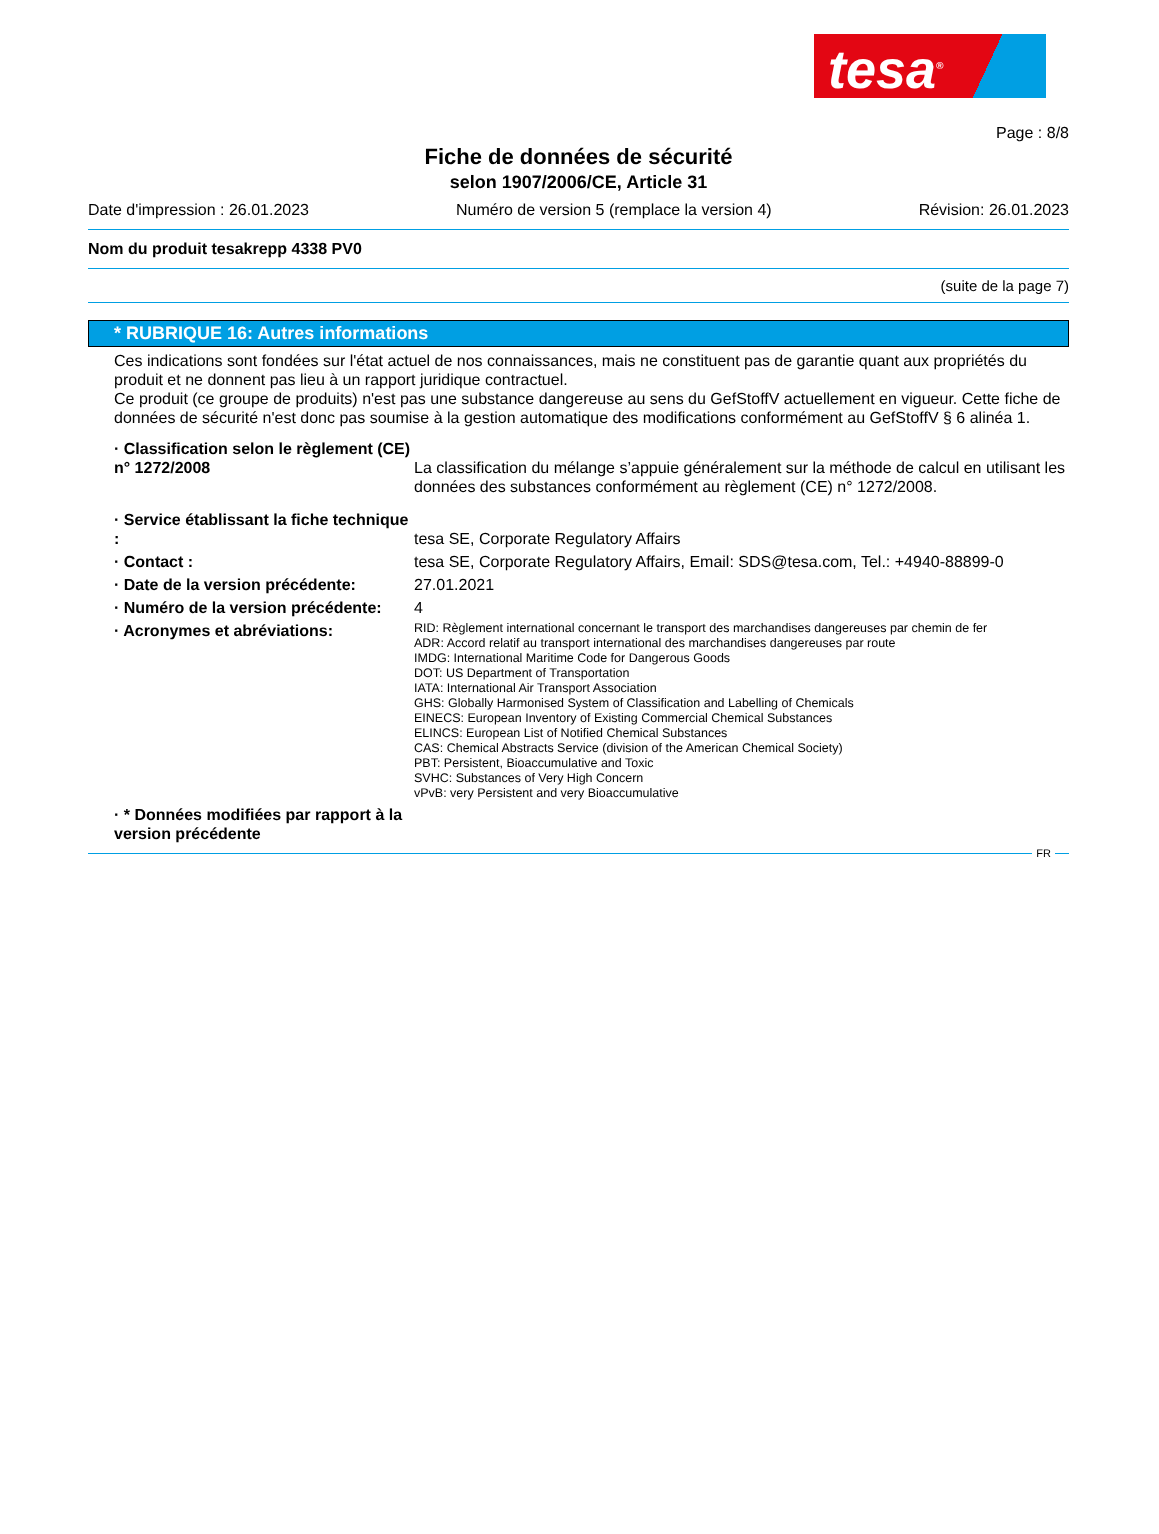tesa<sup>®</sup>
Page : 8/8
Fiche de données de sécurité
selon 1907/2006/CE, Article 31
Date d'impression : 26.01.2023 Numéro de version 5 (remplace la version 4) Révision: 26.01.2023
Nom du produit tesakrepp 4338 PV0
(suite de la page 7)
* RUBRIQUE 16: Autres informations
Ces indications sont fondées sur l'état actuel de nos connaissances, mais ne constituent pas de garantie quant aux propriétés du produit et ne donnent pas lieu à un rapport juridique contractuel.
Ce produit (ce groupe de produits) n'est pas une substance dangereuse au sens du GefStoffV actuellement en vigueur. Cette fiche de données de sécurité n'est donc pas soumise à la gestion automatique des modifications conformément au GefStoffV § 6 alinéa 1.
· Classification selon le règlement (CE) n° 1272/2008
La classification du mélange s’appuie généralement sur la méthode de calcul en utilisant les données des substances conformément au règlement (CE) n° 1272/2008.
· Service établissant la fiche technique :
tesa SE, Corporate Regulatory Affairs
· Contact : tesa SE, Corporate Regulatory Affairs, Email: SDS@tesa.com, Tel.: +4940-88899-0
· Date de la version précédente:
27.01.2021
· Numéro de la version précédente:
4
· Acronymes et abréviations:
RID: Règlement international concernant le transport des marchandises dangereuses par chemin de fer
ADR: Accord relatif au transport international des marchandises dangereuses par route
IMDG: International Maritime Code for Dangerous Goods
DOT: US Department of Transportation
IATA: International Air Transport Association
GHS: Globally Harmonised System of Classification and Labelling of Chemicals
EINECS: European Inventory of Existing Commercial Chemical Substances
ELINCS: European List of Notified Chemical Substances
CAS: Chemical Abstracts Service (division of the American Chemical Society)
PBT: Persistent, Bioaccumulative and Toxic
SVHC: Substances of Very High Concern
vPvB: very Persistent and very Bioaccumulative
· * Données modifiées par rapport à la version précédente
FR